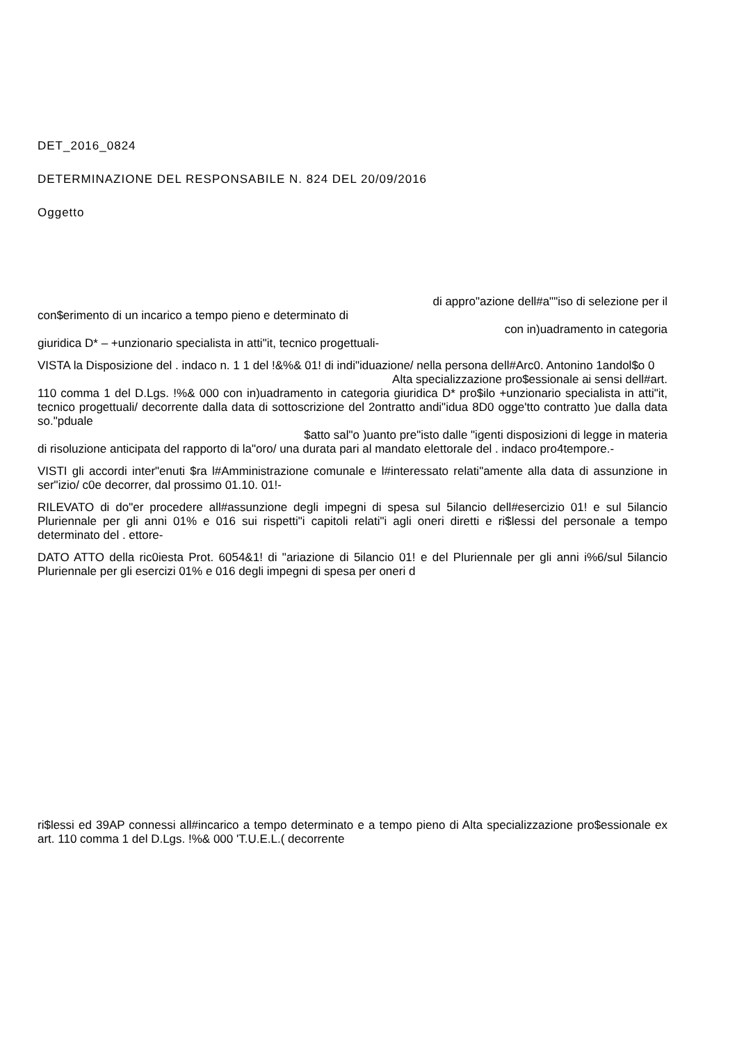DET_2016_0824
DETERMINAZIONE DEL RESPONSABILE N. 824 DEL 20/09/2016
Oggetto
di appro"azione dell#a""iso di selezione per il
con$erimento di un incarico a tempo pieno e determinato di
con in)uadramento in categoria
giuridica D* – +unzionario specialista in atti"it, tecnico progettuali-
VISTA la Disposizione del . indaco n. 1 1 del !&%& 01! di indi"iduazione/ nella persona dell#Arc0. Antonino 1andol$o 0
Alta specializzazione pro$essionale ai sensi dell#art.
110 comma 1 del D.Lgs. !%& 000 con in)uadramento in categoria giuridica D* pro$ilo +unzionario specialista in atti"it, tecnico progettuali/ decorrente dalla data di sottoscrizione del 2ontratto andi"idua 8D0 ogge'tto contratto )ue dalla data so."pduale
$atto sal"o )uanto pre"isto dalle "igenti disposizioni di legge in materia
di risoluzione anticipata del rapporto di la"oro/ una durata pari al mandato elettorale del . indaco pro4tempore.-
VISTI gli accordi inter"enuti $ra l#Amministrazione comunale e l#interessato relati"amente alla data di assunzione in ser"izio/ c0e decorrer, dal prossimo 01.10. 01!-
RILEVATO di do"er procedere all#assunzione degli impegni di spesa sul 5ilancio dell#esercizio 01! e sul 5ilancio Pluriennale per gli anni 01% e 016 sui rispetti"i capitoli relati"i agli oneri diretti e ri$lessi del personale a tempo determinato del . ettore-
DATO ATTO della ric0iesta Prot. 6054&1! di "ariazione di 5ilancio 01! e del Pluriennale per gli anni i%6/sul 5ilancio Pluriennale per gli esercizi 01% e 016 degli impegni di spesa per oneri d
ri$lessi ed 39AP connessi all#incarico a tempo determinato e a tempo pieno di Alta specializzazione pro$essionale ex art. 110 comma 1 del D.Lgs. !%& 000 'T.U.E.L.( decorrente